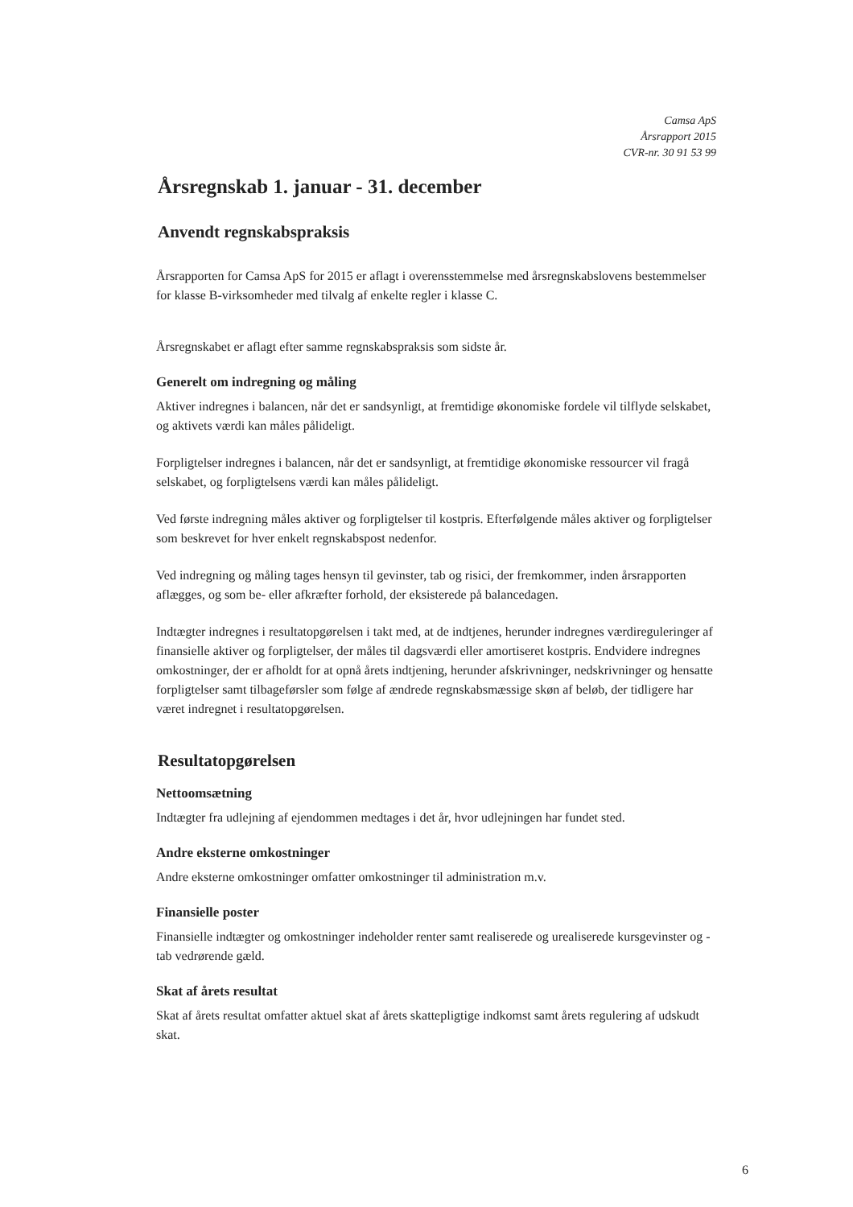Camsa ApS
Årsrapport 2015
CVR-nr. 30 91 53 99
Årsregnskab 1. januar - 31. december
Anvendt regnskabspraksis
Årsrapporten for Camsa ApS for 2015 er aflagt i overensstemmelse med årsregnskabslovens bestemmelser for klasse B-virksomheder med tilvalg af enkelte regler i klasse C.
Årsregnskabet er aflagt efter samme regnskabspraksis som sidste år.
Generelt om indregning og måling
Aktiver indregnes i balancen, når det er sandsynligt, at fremtidige økonomiske fordele vil tilflyde selskabet, og aktivets værdi kan måles pålideligt.
Forpligtelser indregnes i balancen, når det er sandsynligt, at fremtidige økonomiske ressourcer vil fragå selskabet, og forpligtelsens værdi kan måles pålideligt.
Ved første indregning måles aktiver og forpligtelser til kostpris. Efterfølgende måles aktiver og forpligtelser som beskrevet for hver enkelt regnskabspost nedenfor.
Ved indregning og måling tages hensyn til gevinster, tab og risici, der fremkommer, inden årsrapporten aflægges, og som be- eller afkræfter forhold, der eksisterede på balancedagen.
Indtægter indregnes i resultatopgørelsen i takt med, at de indtjenes, herunder indregnes værdireguleringer af finansielle aktiver og forpligtelser, der måles til dagsværdi eller amortiseret kostpris. Endvidere indregnes omkostninger, der er afholdt for at opnå årets indtjening, herunder afskrivninger, nedskrivninger og hensatte forpligtelser samt tilbageførsler som følge af ændrede regnskabsmæssige skøn af beløb, der tidligere har været indregnet i resultatopgørelsen.
Resultatopgørelsen
Nettoomsætning
Indtægter fra udlejning af ejendommen medtages i det år, hvor udlejningen har fundet sted.
Andre eksterne omkostninger
Andre eksterne omkostninger omfatter omkostninger til administration m.v.
Finansielle poster
Finansielle indtægter og omkostninger indeholder renter samt realiserede og urealiserede kursgevinster og -tab vedrørende gæld.
Skat af årets resultat
Skat af årets resultat omfatter aktuel skat af årets skattepligtige indkomst samt årets regulering af udskudt skat.
6